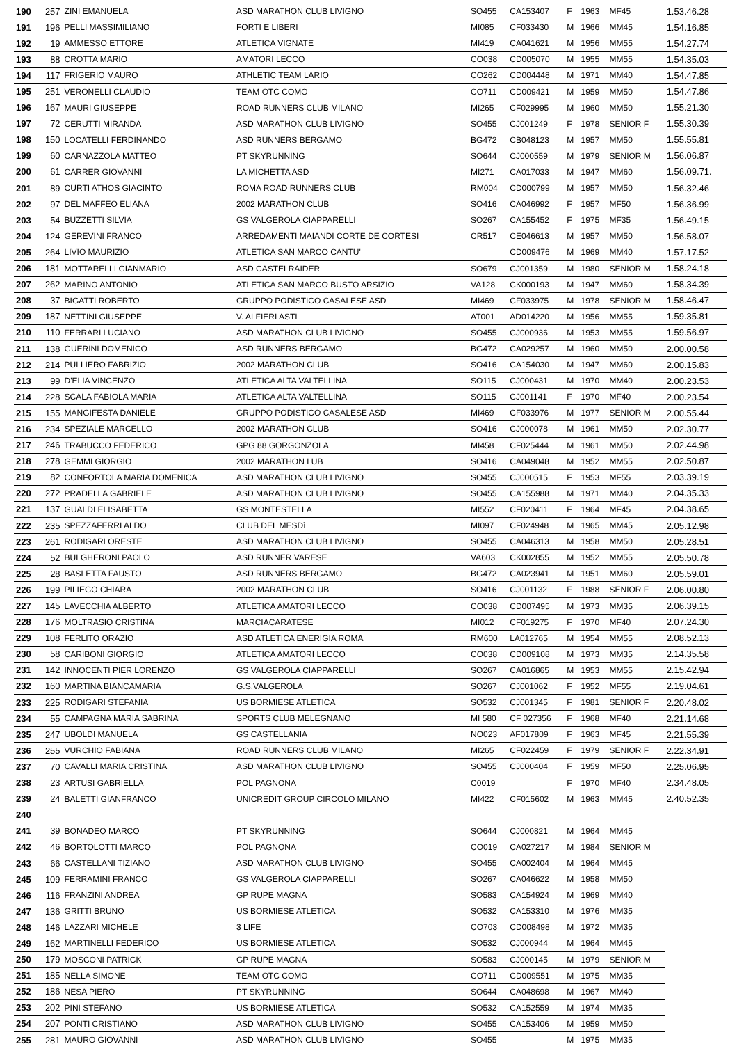| 190 | 257 | ZINI EMANUELA | ASD MARATHON CLUB LIVIGNO | SO455 | CA153407 | F | 1963 | MF45 | 1.53.46.28 |
| 191 | 196 | PELLI MASSIMILIANO | FORTI E LIBERI | MI085 | CF033430 | M | 1966 | MM45 | 1.54.16.85 |
| 192 | 19 | AMMESSO ETTORE | ATLETICA VIGNATE | MI419 | CA041621 | M | 1956 | MM55 | 1.54.27.74 |
| 193 | 88 | CROTTA MARIO | AMATORI LECCO | CO038 | CD005070 | M | 1955 | MM55 | 1.54.35.03 |
| 194 | 117 | FRIGERIO MAURO | ATHLETIC TEAM LARIO | CO262 | CD004448 | M | 1971 | MM40 | 1.54.47.85 |
| 195 | 251 | VERONELLI CLAUDIO | TEAM OTC COMO | CO711 | CD009421 | M | 1959 | MM50 | 1.54.47.86 |
| 196 | 167 | MAURI GIUSEPPE | ROAD RUNNERS CLUB MILANO | MI265 | CF029995 | M | 1960 | MM50 | 1.55.21.30 |
| 197 | 72 | CERUTTI MIRANDA | ASD MARATHON CLUB LIVIGNO | SO455 | CJ001249 | F | 1978 | SENIOR F | 1.55.30.39 |
| 198 | 150 | LOCATELLI FERDINANDO | ASD RUNNERS BERGAMO | BG472 | CB048123 | M | 1957 | MM50 | 1.55.55.81 |
| 199 | 60 | CARNAZZOLA MATTEO | PT SKYRUNNING | SO644 | CJ000559 | M | 1979 | SENIOR M | 1.56.06.87 |
| 200 | 61 | CARRER GIOVANNI | LA MICHETTA ASD | MI271 | CA017033 | M | 1947 | MM60 | 1.56.09.71. |
| 201 | 89 | CURTI ATHOS GIACINTO | ROMA ROAD RUNNERS CLUB | RM004 | CD000799 | M | 1957 | MM50 | 1.56.32.46 |
| 202 | 97 | DEL MAFFEO ELIANA | 2002 MARATHON CLUB | SO416 | CA046992 | F | 1957 | MF50 | 1.56.36.99 |
| 203 | 54 | BUZZETTI SILVIA | GS VALGEROLA CIAPPARELLI | SO267 | CA155452 | F | 1975 | MF35 | 1.56.49.15 |
| 204 | 124 | GEREVINI FRANCO | ARREDAMENTI MAIANDI CORTE DE CORTESI | CR517 | CE046613 | M | 1957 | MM50 | 1.56.58.07 |
| 205 | 264 | LIVIO MAURIZIO | ATLETICA SAN MARCO CANTU' | | CD009476 | M | 1969 | MM40 | 1.57.17.52 |
| 206 | 181 | MOTTARELLI GIANMARIO | ASD CASTELRAIDER | SO679 | CJ001359 | M | 1980 | SENIOR M | 1.58.24.18 |
| 207 | 262 | MARINO ANTONIO | ATLETICA SAN MARCO BUSTO ARSIZIO | VA128 | CK000193 | M | 1947 | MM60 | 1.58.34.39 |
| 208 | 37 | BIGATTI ROBERTO | GRUPPO PODISTICO CASALESE ASD | MI469 | CF033975 | M | 1978 | SENIOR M | 1.58.46.47 |
| 209 | 187 | NETTINI GIUSEPPE | V. ALFIERI ASTI | AT001 | AD014220 | M | 1956 | MM55 | 1.59.35.81 |
| 210 | 110 | FERRARI LUCIANO | ASD MARATHON CLUB LIVIGNO | SO455 | CJ000936 | M | 1953 | MM55 | 1.59.56.97 |
| 211 | 138 | GUERINI DOMENICO | ASD RUNNERS BERGAMO | BG472 | CA029257 | M | 1960 | MM50 | 2.00.00.58 |
| 212 | 214 | PULLIERO FABRIZIO | 2002 MARATHON CLUB | SO416 | CA154030 | M | 1947 | MM60 | 2.00.15.83 |
| 213 | 99 | D'ELIA VINCENZO | ATLETICA ALTA VALTELLINA | SO115 | CJ000431 | M | 1970 | MM40 | 2.00.23.53 |
| 214 | 228 | SCALA FABIOLA MARIA | ATLETICA ALTA VALTELLINA | SO115 | CJ001141 | F | 1970 | MF40 | 2.00.23.54 |
| 215 | 155 | MANGIFESTA DANIELE | GRUPPO PODISTICO CASALESE ASD | MI469 | CF033976 | M | 1977 | SENIOR M | 2.00.55.44 |
| 216 | 234 | SPEZIALE MARCELLO | 2002 MARATHON CLUB | SO416 | CJ000078 | M | 1961 | MM50 | 2.02.30.77 |
| 217 | 246 | TRABUCCO FEDERICO | GPG 88 GORGONZOLA | MI458 | CF025444 | M | 1961 | MM50 | 2.02.44.98 |
| 218 | 278 | GEMMI GIORGIO | 2002 MARATHON LUB | SO416 | CA049048 | M | 1952 | MM55 | 2.02.50.87 |
| 219 | 82 | CONFORTOLA MARIA DOMENICA | ASD MARATHON CLUB LIVIGNO | SO455 | CJ000515 | F | 1953 | MF55 | 2.03.39.19 |
| 220 | 272 | PRADELLA GABRIELE | ASD MARATHON CLUB LIVIGNO | SO455 | CA155988 | M | 1971 | MM40 | 2.04.35.33 |
| 221 | 137 | GUALDI ELISABETTA | GS MONTESTELLA | MI552 | CF020411 | F | 1964 | MF45 | 2.04.38.65 |
| 222 | 235 | SPEZZAFERRI ALDO | CLUB DEL MESDì | MI097 | CF024948 | M | 1965 | MM45 | 2.05.12.98 |
| 223 | 261 | RODIGARI ORESTE | ASD MARATHON CLUB LIVIGNO | SO455 | CA046313 | M | 1958 | MM50 | 2.05.28.51 |
| 224 | 52 | BULGHERONI PAOLO | ASD RUNNER VARESE | VA603 | CK002855 | M | 1952 | MM55 | 2.05.50.78 |
| 225 | 28 | BASLETTA FAUSTO | ASD RUNNERS BERGAMO | BG472 | CA023941 | M | 1951 | MM60 | 2.05.59.01 |
| 226 | 199 | PILIEGO CHIARA | 2002 MARATHON CLUB | SO416 | CJ001132 | F | 1988 | SENIOR F | 2.06.00.80 |
| 227 | 145 | LAVECCHIA ALBERTO | ATLETICA AMATORI LECCO | CO038 | CD007495 | M | 1973 | MM35 | 2.06.39.15 |
| 228 | 176 | MOLTRASIO CRISTINA | MARCIACARATESE | MI012 | CF019275 | F | 1970 | MF40 | 2.07.24.30 |
| 229 | 108 | FERLITO ORAZIO | ASD ATLETICA ENERIGIA ROMA | RM600 | LA012765 | M | 1954 | MM55 | 2.08.52.13 |
| 230 | 58 | CARIBONI GIORGIO | ATLETICA AMATORI LECCO | CO038 | CD009108 | M | 1973 | MM35 | 2.14.35.58 |
| 231 | 142 | INNOCENTI PIER LORENZO | GS VALGEROLA CIAPPARELLI | SO267 | CA016865 | M | 1953 | MM55 | 2.15.42.94 |
| 232 | 160 | MARTINA BIANCAMARIA | G.S.VALGEROLA | SO267 | CJ001062 | F | 1952 | MF55 | 2.19.04.61 |
| 233 | 225 | RODIGARI STEFANIA | US BORMIESE ATLETICA | SO532 | CJ001345 | F | 1981 | SENIOR F | 2.20.48.02 |
| 234 | 55 | CAMPAGNA MARIA SABRINA | SPORTS CLUB MELEGNANO | MI 580 | CF 027356 | F | 1968 | MF40 | 2.21.14.68 |
| 235 | 247 | UBOLDI MANUELA | GS CASTELLANIA | NO023 | AF017809 | F | 1963 | MF45 | 2.21.55.39 |
| 236 | 255 | VURCHIO FABIANA | ROAD RUNNERS CLUB MILANO | MI265 | CF022459 | F | 1979 | SENIOR F | 2.22.34.91 |
| 237 | 70 | CAVALLI MARIA CRISTINA | ASD MARATHON CLUB LIVIGNO | SO455 | CJ000404 | F | 1959 | MF50 | 2.25.06.95 |
| 238 | 23 | ARTUSI GABRIELLA | POL PAGNONA | C0019 | | F | 1970 | MF40 | 2.34.48.05 |
| 239 | 24 | BALETTI GIANFRANCO | UNICREDIT GROUP CIRCOLO MILANO | MI422 | CF015602 | M | 1963 | MM45 | 2.40.52.35 |
| 240 | | | | | | | | | |
| 241 | 39 | BONADEO MARCO | PT SKYRUNNING | SO644 | CJ000821 | M | 1964 | MM45 | |
| 242 | 46 | BORTOLOTTI MARCO | POL PAGNONA | CO019 | CA027217 | M | 1984 | SENIOR M | |
| 243 | 66 | CASTELLANI TIZIANO | ASD MARATHON CLUB LIVIGNO | SO455 | CA002404 | M | 1964 | MM45 | |
| 245 | 109 | FERRAMINI FRANCO | GS VALGEROLA CIAPPARELLI | SO267 | CA046622 | M | 1958 | MM50 | |
| 246 | 116 | FRANZINI ANDREA | GP RUPE MAGNA | SO583 | CA154924 | M | 1969 | MM40 | |
| 247 | 136 | GRITTI BRUNO | US BORMIESE ATLETICA | SO532 | CA153310 | M | 1976 | MM35 | |
| 248 | 146 | LAZZARI MICHELE | 3 LIFE | CO703 | CD008498 | M | 1972 | MM35 | |
| 249 | 162 | MARTINELLI FEDERICO | US BORMIESE ATLETICA | SO532 | CJ000944 | M | 1964 | MM45 | |
| 250 | 179 | MOSCONI PATRICK | GP RUPE MAGNA | SO583 | CJ000145 | M | 1979 | SENIOR M | |
| 251 | 185 | NELLA SIMONE | TEAM OTC COMO | CO711 | CD009551 | M | 1975 | MM35 | |
| 252 | 186 | NESA PIERO | PT SKYRUNNING | SO644 | CA048698 | M | 1967 | MM40 | |
| 253 | 202 | PINI STEFANO | US BORMIESE ATLETICA | SO532 | CA152559 | M | 1974 | MM35 | |
| 254 | 207 | PONTI CRISTIANO | ASD MARATHON CLUB LIVIGNO | SO455 | CA153406 | M | 1959 | MM50 | |
| 255 | 281 | MAURO GIOVANNI | ASD MARATHON CLUB LIVIGNO | SO455 | | M | 1975 | MM35 | |